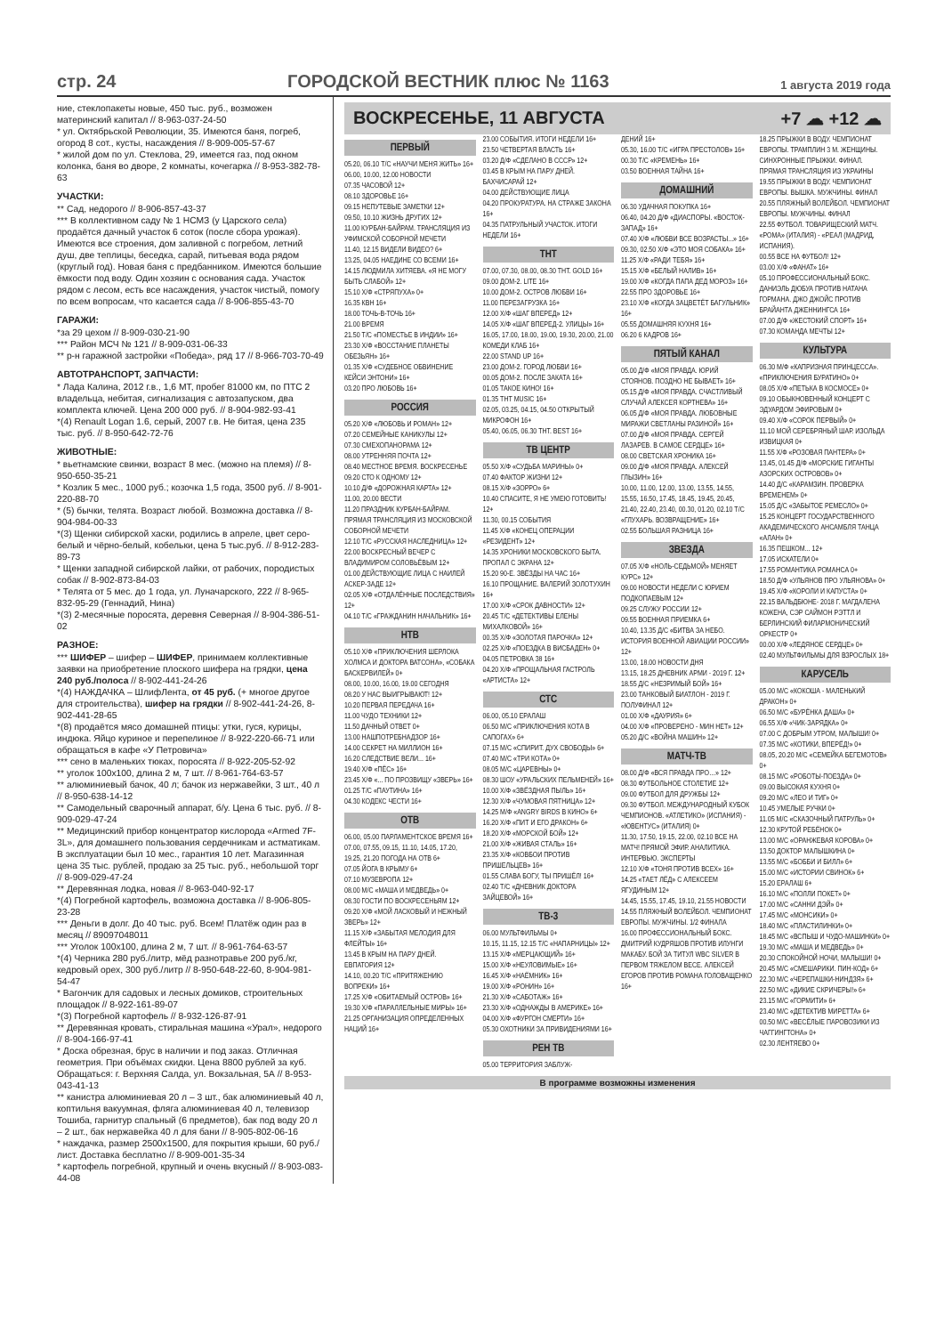стр. 24 ГОРОДСКОЙ ВЕСТНИК плюс № 1163 1 августа 2019 года
ние, стеклопакеты новые, 450 тыс. руб., возможен материнский капитал // 8-963-037-24-50
* ул. Октябрьской Революции, 35. Имеются баня, погреб, огород 8 сот., кусты, насаждения // 8-909-005-57-67
* жилой дом по ул. Стеклова, 29, имеется газ, под окном колонка, баня во дворе, 2 комнаты, кочегарка // 8-953-382-78-63
УЧАСТКИ:
** Сад, недорого // 8-906-857-43-37
*** В коллективном саду № 1 НСМЗ (у Царского села) продаётся дачный участок 6 соток (после сбора урожая). Имеются все строения, дом заливной с погребом, летний душ, две теплицы, беседка, сарай, питьевая вода рядом (круглый год). Новая баня с предбанником. Имеются большие ёмкости под воду. Один хозяин с основания сада. Участок рядом с лесом, есть все насаждения, участок чистый, помогу по всем вопросам, что касается сада // 8-906-855-43-70
ГАРАЖИ:
*за 29 цехом // 8-909-030-21-90
*** Район МСЧ № 121 // 8-909-031-06-33
** р-н гаражной застройки «Победа», ряд 17 // 8-966-703-70-49
АВТОТРАНСПОРТ, ЗАПЧАСТИ:
* Лада Калина, 2012 г.в., 1,6 МТ, пробег 81000 км, по ПТС 2 владельца, небитая, сигнализация с автозапуском, два комплекта ключей. Цена 200 000 руб. // 8-904-982-93-41
*(4) Renault Logan 1.6, серый, 2007 г.в. Не битая, цена 235 тыс. руб. // 8-950-642-72-76
ЖИВОТНЫЕ:
* вьетнамские свинки, возраст 8 мес. (можно на племя) // 8-950-650-35-21
* Козлик 5 мес., 1000 руб.; козочка 1,5 года, 3500 руб. // 8-901-220-88-70
* (5) бычки, телята. Возраст любой. Возможна доставка // 8-904-984-00-33
*(3) Щенки сибирской хаски, родились в апреле, цвет серо-белый и чёрно-белый, кобельки, цена 5 тыс.руб. // 8-912-283-89-73
* Щенки западной сибирской лайки, от рабочих, породистых собак // 8-902-873-84-03
* Телята от 5 мес. до 1 года, ул. Луначарского, 222 // 8-965-832-95-29 (Геннадий, Нина)
*(3) 2-месячные поросята, деревня Северная // 8-904-386-51-02
РАЗНОЕ:
*** ШИФЕР – шифер – ШИФЕР, принимаем коллективные заявки на приобретение плоского шифера на грядки, цена 240 руб./полоса // 8-902-441-24-26
*(4) НАЖДАЧКА – ШлифЛента, от 45 руб. (+ многое другое для строительства), шифер на грядки // 8-902-441-24-26, 8-902-441-28-65
*(8) продаётся мясо домашней птицы: утки, гуся, курицы, индюка. Яйцо куриное и перепелиное // 8-922-220-66-71 или обращаться в кафе «У Петровича»
*** сено в маленьких тюках, поросята // 8-922-205-52-92
** уголок 100х100, длина 2 м, 7 шт. // 8-961-764-63-57
** алюминиевый бачок, 40 л; бачок из нержавейки, 3 шт., 40 л // 8-950-638-14-12
** Самодельный сварочный аппарат, б/у. Цена 6 тыс. руб. // 8-909-029-47-24
** Медицинский прибор концентратор кислорода «Armed 7F-3L», для домашнего пользования сердечникам и астматикам. В эксплуатации был 10 мес., гарантия 10 лет. Магазинная цена 35 тыс. рублей, продаю за 25 тыс. руб., небольшой торг // 8-909-029-47-24
** Деревянная лодка, новая // 8-963-040-92-17
*(4) Погребной картофель, возможна доставка // 8-906-805-23-28
*** Деньги в долг. До 40 тыс. руб. Всем! Платёж один раз в месяц // 89097048011
*** Уголок 100х100, длина 2 м, 7 шт. // 8-961-764-63-57
*(4) Черника 280 руб./литр, мёд разнотравье 200 руб./кг, кедровый орех, 300 руб./литр // 8-950-648-22-60, 8-904-981-54-47
* Вагончик для садовых и лесных домиков, строительных площадок // 8-922-161-89-07
*(3) Погребной картофель // 8-932-126-87-91
** Деревянная кровать, стиральная машина «Урал», недорого // 8-904-166-97-41
* Доска обрезная, брус в наличии и под заказ. Отличная геометрия. При объёмах скидки. Цена 8800 рублей за куб. Обращаться: г. Верхняя Салда, ул. Вокзальная, 5А // 8-953-043-41-13
** канистра алюминиевая 20 л – 3 шт., бак алюминиевый 40 л, коптильня вакуумная, фляга алюминиевая 40 л, телевизор Тошиба, гарнитур спальный (6 предметов), бак под воду 20 л – 2 шт., бак нержавейка 40 л для бани // 8-905-802-06-16
* наждачка, размер 2500х1500, для покрытия крыши, 60 руб./лист. Доставка бесплатно // 8-909-001-35-34
* картофель погребной, крупный и очень вкусный // 8-903-083-44-08
ВОСКРЕСЕНЬЕ, 11 АВГУСТА +7 ☁ +12 ☁
ПЕРВЫЙ
05.20, 06.10 Т/С «НАУЧИ МЕНЯ ЖИТЬ» 16+
06.00, 10.00, 12.00 НОВОСТИ
07.35 ЧАСОВОЙ 12+
08.10 ЗДОРОВЬЕ 16+
09.15 НЕПУТЕВЫЕ ЗАМЕТКИ 12+
09.50, 10.10 ЖИЗНЬ ДРУГИХ 12+
11.00 КУРБАН-БАЙРАМ. ТРАНСЛЯЦИЯ ИЗ УФИМСКОЙ СОБОРНОЙ МЕЧЕТИ
11.40, 12.15 ВИДЕЛИ ВИДЕО? 6+
13.25, 04.05 НАЕДИНЕ СО ВСЕМИ 16+
14.15 ЛЮДМИЛА ХИТЯЕВА. «Я НЕ МОГУ БЫТЬ СЛАБОЙ» 12+
15.10 Х/Ф «СТРЯПУХА» 0+
16.35 КВН 16+
18.00 ТОЧЬ-В-ТОЧЬ 16+
21.00 ВРЕМЯ
21.50 Т/С «ПОМЕСТЬЕ В ИНДИИ» 16+
23.30 Х/Ф «ВОССТАНИЕ ПЛАНЕТЫ ОБЕЗЬЯН» 16+
01.35 Х/Ф «СУДЕБНОЕ ОБВИНЕНИЕ КЕЙСИ ЭНТОНИ» 16+
03.20 ПРО ЛЮБОВЬ 16+
РОССИЯ
05.20 Х/Ф «ЛЮБОВЬ И РОМАН» 12+
07.20 СЕМЕЙНЫЕ КАНИКУЛЫ 12+
07.30 СМЕХОПАНОРАМА 12+
08.00 УТРЕННЯЯ ПОЧТА 12+
08.40 МЕСТНОЕ ВРЕМЯ. ВОСКРЕСЕНЬЕ
09.20 СТО К ОДНОМУ 12+
10.10 Д/Ф «ДОРОЖНАЯ КАРТА» 12+
11.00, 20.00 ВЕСТИ
11.20 ПРАЗДНИК КУРБАН-БАЙРАМ. ПРЯМАЯ ТРАНСЛЯЦИЯ ИЗ МОСКОВСКОЙ СОБОРНОЙ МЕЧЕТИ
12.10 Т/С «РУССКАЯ НАСЛЕДНИЦА» 12+
22.00 ВОСКРЕСНЫЙ ВЕЧЕР С ВЛАДИМИРОМ СОЛОВЬЁВЫМ 12+
01.00 ДЕЙСТВУЮЩИЕ ЛИЦА С НАИЛЕЙ АСКЕР-ЗАДЕ 12+
02.05 Х/Ф «ОТДАЛЁННЫЕ ПОСЛЕДСТВИЯ» 12+
04.10 Т/С «ГРАЖДАНИН НАЧАЛЬНИК» 16+
НТВ
05.10 Х/Ф «ПРИКЛЮЧЕНИЯ ШЕРЛОКА ХОЛМСА И ДОКТОРА ВАТСОНА», «СОБАКА БАСКЕРВИЛЕЙ» 0+
08.00, 10.00, 16.00, 19.00 СЕГОДНЯ
08.20 У НАС ВЫИГРЫВАЮТ! 12+
10.20 ПЕРВАЯ ПЕРЕДАЧА 16+
11.00 ЧУДО ТЕХНИКИ 12+
11.50 ДАЧНЫЙ ОТВЕТ 0+
13.00 НАШПОТРЕБНАДЗОР 16+
14.00 СЕКРЕТ НА МИЛЛИОН 16+
16.20 СЛЕДСТВИЕ ВЕЛИ... 16+
19.40 Х/Ф «ПЁС» 16+
23.45 Х/Ф «... ПО ПРОЗВИЩУ «ЗВЕРЬ» 16+
01.25 Т/С «ПАУТИНА» 16+
04.30 КОДЕКС ЧЕСТИ 16+
ОТВ
06.00, 05.00 ПАРЛАМЕНТСКОЕ ВРЕМЯ 16+
07.00, 07.55, 09.15, 11.10, 14.05, 17.20, 19.25, 21.20 ПОГОДА НА ОТВ 6+
07.05 ЙОГА В КРЫМУ 6+
07.10 МУЗЕВРОПА 12+
08.00 М/С «МАША И МЕДВЕДЬ» 0+
08.30 ГОСТИ ПО ВОСКРЕСЕНЬЯМ 12+
09.20 Х/Ф «МОЙ ЛАСКОВЫЙ И НЕЖНЫЙ ЗВЕРЬ» 12+
11.15 Х/Ф «ЗАБЫТАЯ МЕЛОДИЯ ДЛЯ ФЛЕЙТЫ» 16+
13.45 В КРЫМ НА ПАРУ ДНЕЙ. ЕВПАТОРИЯ 12+
14.10, 00.20 Т/С «ПРИТЯЖЕНИЮ ВОПРЕКИ» 16+
17.25 Х/Ф «ОБИТАЕМЫЙ ОСТРОВ» 16+
19.30 Х/Ф «ПАРАЛЛЕЛЬНЫЕ МИРЫ» 16+
21.25 ОРГАНИЗАЦИЯ ОПРЕДЕЛЕННЫХ НАЦИЙ 16+
23.00 СОБЫТИЯ. ИТОГИ НЕДЕЛИ 16+
23.50 ЧЕТВЕРТАЯ ВЛАСТЬ 16+
03.20 Д/Ф «СДЕЛАНО В СССР» 12+
03.45 В КРЫМ НА ПАРУ ДНЕЙ. БАХЧИСАРАЙ 12+
04.00 ДЕЙСТВУЮЩИЕ ЛИЦА
04.20 ПРОКУРАТУРА. НА СТРАЖЕ ЗАКОНА 16+
04.35 ПАТРУЛЬНЫЙ УЧАСТОК. ИТОГИ НЕДЕЛИ 16+
ТНТ
07.00, 07.30, 08.00, 08.30 ТНТ. GOLD 16+
09.00 ДОМ-2. LITE 16+
10.00 ДОМ-2. ОСТРОВ ЛЮБВИ 16+
11.00 ПЕРЕЗАГРУЗКА 16+
12.00 Х/Ф «ШАГ ВПЕРЕД» 12+
14.05 Х/Ф «ШАГ ВПЕРЕД-2. УЛИЦЫ» 16+
16.05, 17.00, 18.00, 19.00, 19.30, 20.00, 21.00 КОМЕДИ КЛАБ 16+
22.00 STAND UP 16+
23.00 ДОМ-2. ГОРОД ЛЮБВИ 16+
00.05 ДОМ-2. ПОСЛЕ ЗАКАТА 16+
01.05 ТАКОЕ КИНО! 16+
01.35 ТНТ MUSIC 16+
02.05, 03.25, 04.15, 04.50 ОТКРЫТЫЙ МИКРОФОН 16+
05.40, 06.05, 06.30 ТНТ. BEST 16+
ТВ ЦЕНТР
05.50 Х/Ф «СУДЬБА МАРИНЫ» 0+
07.40 ФАКТОР ЖИЗНИ 12+
08.15 Х/Ф «ЗОРРО» 6+
10.40 СПАСИТЕ, Я НЕ УМЕЮ ГОТОВИТЬ! 12+
11.30, 00.15 СОБЫТИЯ
11.45 Х/Ф «КОНЕЦ ОПЕРАЦИИ «РЕЗИДЕНТ» 12+
14.35 ХРОНИКИ МОСКОВСКОГО БЫТА. ПРОПАЛ С ЭКРАНА 12+
15.20 90-Е. ЗВЁЗДЫ НА ЧАС 16+
16.10 ПРОЩАНИЕ. ВАЛЕРИЙ ЗОЛОТУХИН 16+
17.00 Х/Ф «СРОК ДАВНОСТИ» 12+
20.45 Т/С «ДЕТЕКТИВЫ ЕЛЕНЫ МИХАЛКОВОЙ» 16+
00.35 Х/Ф «ЗОЛОТАЯ ПАРОЧКА» 12+
02.25 Х/Ф «ПОЕЗДКА В ВИСБАДЕН» 0+
04.05 ПЕТРОВКА 38 16+
04.20 Х/Ф «ПРОЩАЛЬНАЯ ГАСТРОЛЬ «АРТИСТА» 12+
СТС
06.00, 05.10 ЕРАЛАШ
06.50 М/С «ПРИКЛЮЧЕНИЯ КОТА В САПОГАХ» 6+
07.15 М/С «СПИРИТ. ДУХ СВОБОДЫ» 6+
07.40 М/С «ТРИ КОТА» 0+
08.05 М/С «ЦАРЕВНЫ» 0+
08.30 ШОУ «УРАЛЬСКИХ ПЕЛЬМЕНЕЙ» 16+
10.00 Х/Ф «ЗВЁЗДНАЯ ПЫЛЬ» 16+
12.30 Х/Ф «ЧУМОВАЯ ПЯТНИЦА» 12+
14.25 М/Ф «ANGRY BIRDS В КИНО» 6+
16.20 Х/Ф «ПИТ И ЕГО ДРАКОН» 6+
18.20 Х/Ф «МОРСКОЙ БОЙ» 12+
21.00 Х/Ф «ЖИВАЯ СТАЛЬ» 16+
23.35 Х/Ф «КОВБОИ ПРОТИВ ПРИШЕЛЬЦЕВ» 16+
01.55 СЛАВА БОГУ, ТЫ ПРИШЁЛ! 16+
02.40 Т/С «ДНЕВНИК ДОКТОРА ЗАЙЦЕВОЙ» 16+
ТВ-3
06.00 МУЛЬТФИЛЬМЫ 0+
10.15, 11.15, 12.15 Т/С «НАПАРНИЦЫ» 12+
13.15 Х/Ф «МЕРЦАЮЩИЙ» 16+
15.00 Х/Ф «НЕУЛОВИМЫЕ» 16+
16.45 Х/Ф «НАЁМНИК» 16+
19.00 Х/Ф «РОНИН» 16+
21.30 Х/Ф «САБОТАЖ» 16+
23.30 Х/Ф «ОДНАЖДЫ В АМЕРИКЕ» 16+
04.00 Х/Ф «ФУРГОН СМЕРТИ» 16+
05.30 ОХОТНИКИ ЗА ПРИВИДЕНИЯМИ 16+
РЕН ТВ
05.00 ТЕРРИТОРИЯ ЗАБЛУЖ-
ДЕНИЙ 16+
05.30, 16.00 Т/С «ИГРА ПРЕСТОЛОВ» 16+
00.30 Т/С «КРЕМЕНЬ» 16+
03.50 ВОЕННАЯ ТАЙНА 16+
ДОМАШНИЙ
06.30 УДАЧНАЯ ПОКУПКА 16+
06.40, 04.20 Д/Ф «ДИАСПОРЫ. «ВОСТОК-ЗАПАД» 16+
07.40 Х/Ф «ЛЮБВИ ВСЕ ВОЗРАСТЫ...» 16+
09.30, 02.50 Х/Ф «ЭТО МОЯ СОБАКА» 16+
11.25 Х/Ф «РАДИ ТЕБЯ» 16+
15.15 Х/Ф «БЕЛЫЙ НАЛИВ» 16+
19.00 Х/Ф «КОГДА ПАПА ДЕД МОРОЗ» 16+
22.55 ПРО ЗДОРОВЬЕ 16+
23.10 Х/Ф «КОГДА ЗАЦВЕТЁТ БАГУЛЬНИК» 16+
05.55 ДОМАШНЯЯ КУХНЯ 16+
06.20 6 КАДРОВ 16+
ПЯТЫЙ КАНАЛ
05.00 Д/Ф «МОЯ ПРАВДА. ЮРИЙ СТОЯНОВ. ПОЗДНО НЕ БЫВАЕТ» 16+
05.15 Д/Ф «МОЯ ПРАВДА. СЧАСТЛИВЫЙ СЛУЧАЙ АЛЕКСЕЯ КОРТНЕВА» 16+
06.05 Д/Ф «МОЯ ПРАВДА. ЛЮБОВНЫЕ МИРАЖИ СВЕТЛАНЫ РАЗИНОЙ» 16+
07.00 Д/Ф «МОЯ ПРАВДА. СЕРГЕЙ ЛАЗАРЕВ. В САМОЕ СЕРДЦЕ» 16+
08.00 СВЕТСКАЯ ХРОНИКА 16+
09.00 Д/Ф «МОЯ ПРАВДА. АЛЕКСЕЙ ГЛЫЗИН» 16+
10.00, 11.00, 12.00, 13.00, 13.55, 14.55, 15.55, 16.50, 17.45, 18.45, 19.45, 20.45, 21.40, 22.40, 23.40, 00.30, 01.20, 02.10 Т/С «ГЛУХАРЬ. ВОЗВРАЩЕНИЕ» 16+
02.55 БОЛЬШАЯ РАЗНИЦА 16+
ЗВЕЗДА
07.05 Х/Ф «НОЛЬ-СЕДЬМОЙ» МЕНЯЕТ КУРС» 12+
09.00 НОВОСТИ НЕДЕЛИ С ЮРИЕМ ПОДКОПАЕВЫМ 12+
09.25 СЛУЖУ РОССИИ 12+
09.55 ВОЕННАЯ ПРИЕМКА 6+
10.40, 13.35 Д/С «БИТВА ЗА НЕБО. ИСТОРИЯ ВОЕННОЙ АВИАЦИИ РОССИИ» 12+
13.00, 18.00 НОВОСТИ ДНЯ
13.15, 18.25 ДНЕВНИК АРМИ - 2019 Г. 12+
18.55 Д/С «НЕЗРИМЫЙ БОЙ» 16+
23.00 ТАНКОВЫЙ БИАТЛОН - 2019 Г. ПОЛУФИНАЛ 12+
01.00 Х/Ф «ДАУРИЯ» 6+
04.00 Х/Ф «ПРОВЕРЕНО - МИН НЕТ» 12+
05.20 Д/С «ВОЙНА МАШИН» 12+
МАТЧ-ТВ
08.00 Д/Ф «ВСЯ ПРАВДА ПРО…» 12+
08.30 ФУТБОЛЬНОЕ СТОЛЕТИЕ 12+
09.00 ФУТБОЛ ДЛЯ ДРУЖБЫ 12+
09.30 ФУТБОЛ. МЕЖДУНАРОДНЫЙ КУБОК ЧЕМПИОНОВ. «АТЛЕТИКО» (ИСПАНИЯ) - «ЮВЕНТУС» (ИТАЛИЯ) 0+
11.30, 17.50, 19.15, 22.00, 02.10 ВСЕ НА МАТЧ! ПРЯМОЙ ЭФИР. АНАЛИТИКА. ИНТЕРВЬЮ. ЭКСПЕРТЫ
12.10 Х/Ф «ТОНЯ ПРОТИВ ВСЕХ» 16+
14.25 «ТАЕТ ЛЁД» С АЛЕКСЕЕМ ЯГУДИНЫМ 12+
14.45, 15.55, 17.45, 19.10, 21.55 НОВОСТИ
14.55 ПЛЯЖНЫЙ ВОЛЕЙБОЛ. ЧЕМПИОНАТ ЕВРОПЫ. МУЖЧИНЫ. 1/2 ФИНАЛА
16.00 ПРОФЕССИОНАЛЬНЫЙ БОКС. ДМИТРИЙ КУДРЯШОВ ПРОТИВ ИЛУНГИ МАКАБУ. БОЙ ЗА ТИТУЛ WBC SILVER В ПЕРВОМ ТЯЖЕЛОМ ВЕСЕ. АЛЕКСЕЙ ЕГОРОВ ПРОТИВ РОМАНА ГОЛОВАЩЕНКО 16+
18.25 ПРЫЖКИ В ВОДУ. ЧЕМПИОНАТ ЕВРОПЫ. ТРАМПЛИН 3 М. ЖЕНЩИНЫ. СИНХРОННЫЕ ПРЫЖКИ. ФИНАЛ. ПРЯМАЯ ТРАНСЛЯЦИЯ ИЗ УКРАИНЫ
19.55 ПРЫЖКИ В ВОДУ. ЧЕМПИОНАТ ЕВРОПЫ. ВЫШКА. МУЖЧИНЫ. ФИНАЛ
20.55 ПЛЯЖНЫЙ ВОЛЕЙБОЛ. ЧЕМПИОНАТ ЕВРОПЫ. МУЖЧИНЫ. ФИНАЛ
22.55 ФУТБОЛ. ТОВАРИЩЕСКИЙ МАТЧ. «РОМА» (ИТАЛИЯ) - «РЕАЛ (МАДРИД, ИСПАНИЯ).
00.55 ВСЕ НА ФУТБОЛ! 12+
03.00 Х/Ф «ФАНАТ» 16+
05.10 ПРОФЕССИОНАЛЬНЫЙ БОКС. ДАНИЭЛЬ ДЮБУА ПРОТИВ НАТАНА ГОРМАНА. ДЖО ДЖОЙС ПРОТИВ БРАЙАНТА ДЖЕННИНГСА 16+
07.00 Д/Ф «ЖЕСТОКИЙ СПОРТ» 16+
07.30 КОМАНДА МЕЧТЫ 12+
КУЛЬТУРА
06.30 М/Ф «КАПРИЗНАЯ ПРИНЦЕССА». «ПРИКЛЮЧЕНИЯ БУРАТИНО» 0+
08.05 Х/Ф «ПЕТЬКА В КОСМОСЕ» 0+
09.10 ОБЫКНОВЕННЫЙ КОНЦЕРТ С ЭДУАРДОМ ЭФИРОВЫМ 0+
09.40 Х/Ф «СОРОК ПЕРВЫЙ» 0+
11.10 МОЙ СЕРЕБРЯНЫЙ ШАР. ИЗОЛЬДА ИЗВИЦКАЯ 0+
11.55 Х/Ф «РОЗОВАЯ ПАНТЕРА» 0+
13.45, 01.45 Д/Ф «МОРСКИЕ ГИГАНТЫ АЗОРСКИХ ОСТРОВОВ» 0+
14.40 Д/С «КАРАМЗИН. ПРОВЕРКА ВРЕМЕНЕМ» 0+
15.05 Д/С «ЗАБЫТОЕ РЕМЕСЛО» 0+
15.25 КОНЦЕРТ ГОСУДАРСТВЕННОГО АКАДЕМИЧЕСКОГО АНСАМБЛЯ ТАНЦА «АЛАН» 0+
16.35 ПЕШКОМ... 12+
17.05 ИСКАТЕЛИ 0+
17.55 РОМАНТИКА РОМАНСА 0+
18.50 Д/Ф «УЛЬЯНОВ ПРО УЛЬЯНОВА» 0+
19.45 Х/Ф «КОРОЛИ И КАПУСТА» 0+
22.15 ВАЛЬДБЮНЕ- 2018 Г. МАГДАЛЕНА КОЖЕНА, СЭР САЙМОН РЭТТЛ И БЕРЛИНСКИЙ ФИЛАРМОНИЧЕСКИЙ ОРКЕСТР 0+
00.00 Х/Ф «ЛЕДЯНОЕ СЕРДЦЕ» 0+
02.40 МУЛЬТФИЛЬМЫ ДЛЯ ВЗРОСЛЫХ 18+
КАРУСЕЛЬ
05.00 М/С «КОКОША - МАЛЕНЬКИЙ ДРАКОН» 0+
06.50 М/С «БУРЁНКА ДАША» 0+
06.55 Х/Ф «ЧИК-ЗАРЯДКА» 0+
07.00 С ДОБРЫМ УТРОМ, МАЛЫШИ! 0+
07.35 М/С «КОТИКИ, ВПЕРЁД!» 0+
08.05, 20.20 М/С «СЕМЕЙКА БЕГЕМОТОВ» 0+
08.15 М/С «РОБОТЫ-ПОЕЗДА» 0+
09.00 ВЫСОКАЯ КУХНЯ 0+
09.20 М/С «ЛЕО И ТИГ» 0+
10.45 УМЕЛЫЕ РУЧКИ 0+
11.05 М/С «СКАЗОЧНЫЙ ПАТРУЛЬ» 0+
12.30 КРУТОЙ РЕБЁНОК 0+
13.00 М/С «ОРАНЖЕВАЯ КОРОВА» 0+
13.50 ДОКТОР МАЛЫШКИНА 0+
13.55 М/С «БОББИ И БИЛЛ» 6+
15.00 М/С «ИСТОРИИ СВИНОК» 6+
15.20 ЕРАЛАШ 6+
16.10 М/С «ПОЛЛИ ПОКЕТ» 0+
17.00 М/С «САННИ ДЭЙ» 0+
17.45 М/С «МОНСИКИ» 0+
18.40 М/С «ПЛАСТИЛИНКИ» 0+
18.45 М/С «ВСПЫШ И ЧУДО-МАШИНКИ» 0+
19.30 М/С «МАША И МЕДВЕДЬ» 0+
20.30 СПОКОЙНОЙ НОЧИ, МАЛЫШИ! 0+
20.45 М/С «СМЕШАРИКИ. ПИН-КОД» 6+
22.30 М/С «ЧЕРЕПАШКИ-НИНДЗЯ» 6+
22.50 М/С «ДИКИЕ СКРИЧЕРЫ!» 6+
23.15 М/С «ГОРМИТИ» 6+
23.40 М/С «ДЕТЕКТИВ МИРЕТТА» 6+
00.50 М/С «ВЕСЁЛЫЕ ПАРОВОЗИКИ ИЗ ЧАГГИНГТОНА» 0+
02.30 ЛЕНТЯЕВО 0+
В программе возможны изменения